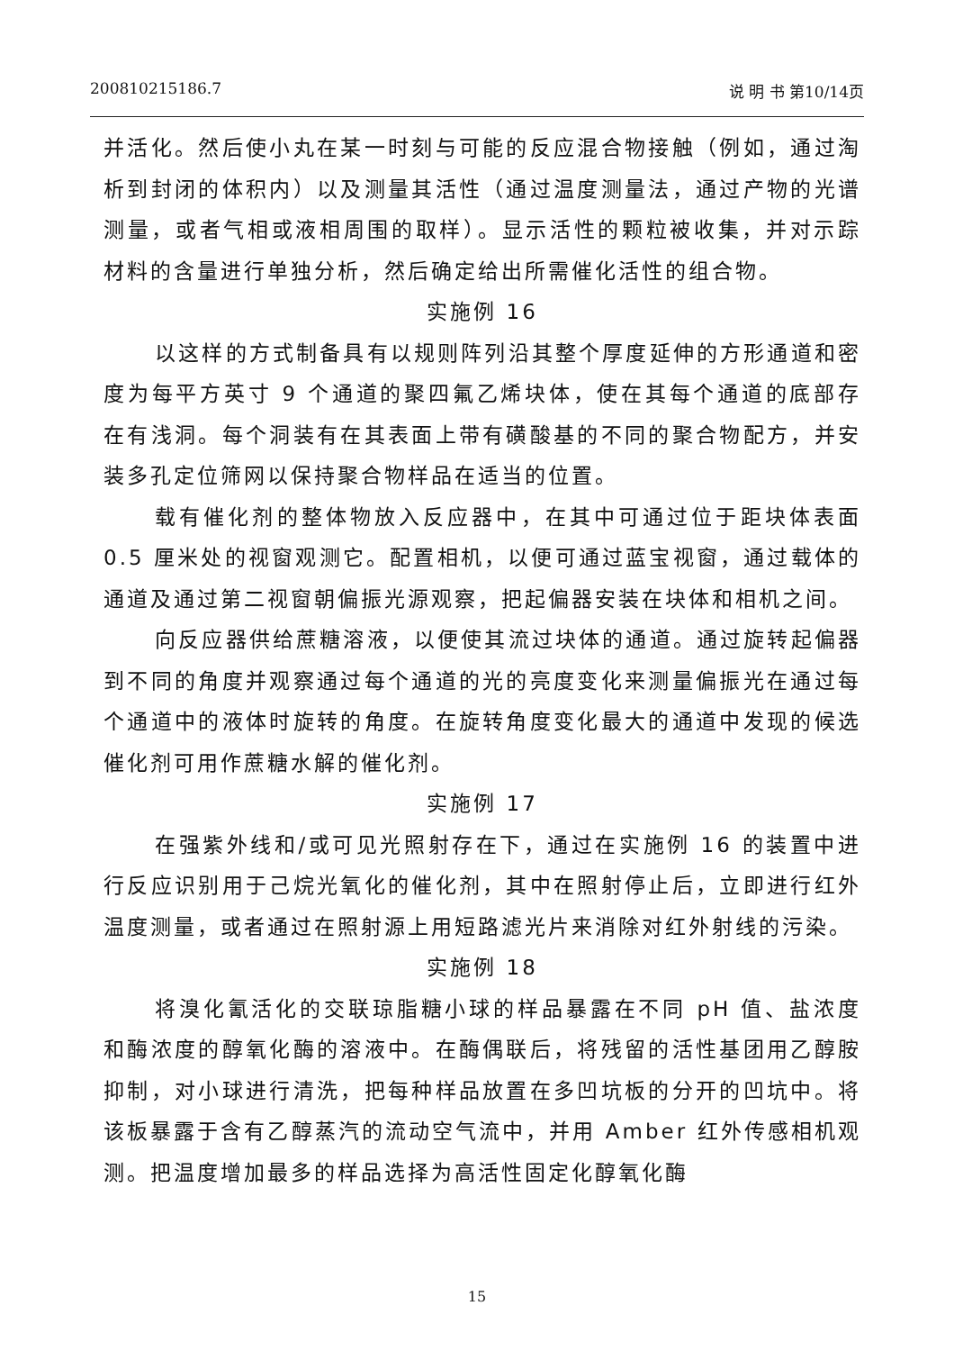200810215186.7 说 明 书 第10/14页
并活化。然后使小丸在某一时刻与可能的反应混合物接触（例如，通过淘析到封闭的体积内）以及测量其活性（通过温度测量法，通过产物的光谱测量，或者气相或液相周围的取样）。显示活性的颗粒被收集，并对示踪材料的含量进行单独分析，然后确定给出所需催化活性的组合物。
实施例 16
以这样的方式制备具有以规则阵列沿其整个厚度延伸的方形通道和密度为每平方英寸 9 个通道的聚四氟乙烯块体，使在其每个通道的底部存在有浅洞。每个洞装有在其表面上带有磺酸基的不同的聚合物配方，并安装多孔定位筛网以保持聚合物样品在适当的位置。
载有催化剂的整体物放入反应器中，在其中可通过位于距块体表面 0.5 厘米处的视窗观测它。配置相机，以便可通过蓝宝视窗，通过载体的通道及通过第二视窗朝偏振光源观察，把起偏器安装在块体和相机之间。
向反应器供给蔗糖溶液，以便使其流过块体的通道。通过旋转起偏器到不同的角度并观察通过每个通道的光的亮度变化来测量偏振光在通过每个通道中的液体时旋转的角度。在旋转角度变化最大的通道中发现的候选催化剂可用作蔗糖水解的催化剂。
实施例 17
在强紫外线和/或可见光照射存在下，通过在实施例 16 的装置中进行反应识别用于己烷光氧化的催化剂，其中在照射停止后，立即进行红外温度测量，或者通过在照射源上用短路滤光片来消除对红外射线的污染。
实施例 18
将溴化氰活化的交联琼脂糖小球的样品暴露在不同 pH 值、盐浓度和酶浓度的醇氧化酶的溶液中。在酶偶联后，将残留的活性基团用乙醇胺抑制，对小球进行清洗，把每种样品放置在多凹坑板的分开的凹坑中。将该板暴露于含有乙醇蒸汽的流动空气流中，并用 Amber 红外传感相机观测。把温度增加最多的样品选择为高活性固定化醇氧化酶
15